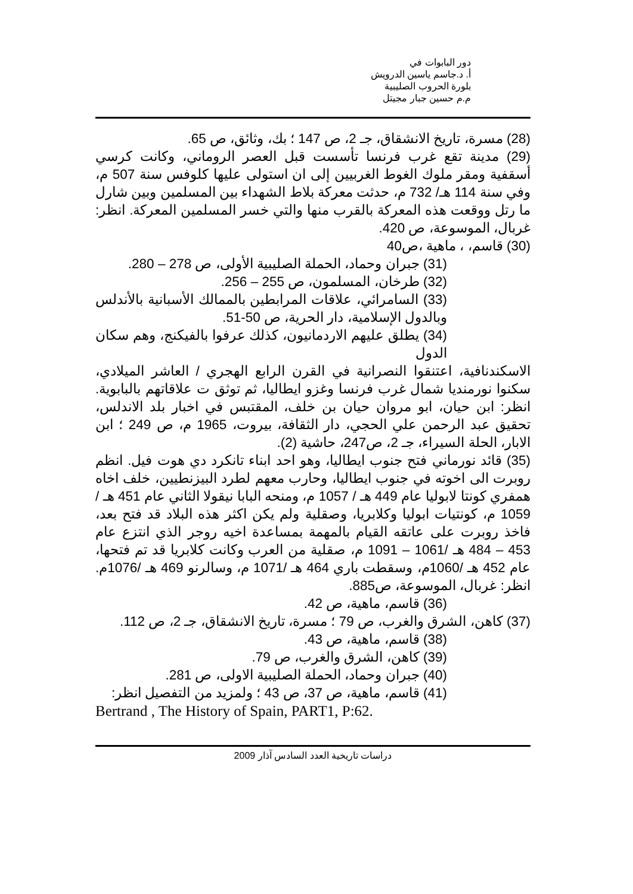دور البابوات في
أ. د.جاسم ياسين الدرويش
بلورة الحروب الصليبية
م.م حسين جبار مجيتل
(28) مسرة، تاريخ الانشقاق، جـ 2، ص 147 ؛ بك، وثائق، ص 65.
(29) مدينة تقع غرب فرنسا تأسست قبل العصر الروماني، وكانت كرسي أسقفية ومقر ملوك الغوط الغربيين إلى ان استولى عليها كلوفس سنة 507 م، وفي سنة 114 هـ/ 732 م، حدثت معركة بلاط الشهداء بين المسلمين وبين شارل ما رتل ووقعت هذه المعركة بالقرب منها والتي خسر المسلمين المعركة. انظر: غربال، الموسوعة، ص 420.
(30) قاسم، ، ماهية ،ص40
(31) جبران وحماد، الحملة الصليبية الأولى، ص 278 – 280.
(32) طرخان، المسلمون، ص 255 – 256.
(33) السامرائي، علاقات المرابطين بالممالك الأسبانية بالأندلس وبالدول الإسلامية، دار الحرية، ص 50-51.
(34) يطلق عليهم الاردمانيون، كذلك عرفوا بالفيكنج، وهم سكان الدول
الاسكندنافية، اعتنقوا النصرانية في القرن الرابع الهجري / العاشر الميلادي، سكنوا نورمنديا شمال غرب فرنسا وغزو ايطاليا، ثم توثق ت علاقاتهم بالبابوية. انظر: ابن حيان، ابو مروان حيان بن خلف، المقتبس في اخبار بلد الاندلس، تحقيق عبد الرحمن علي الحجي، دار الثقافة، بيروت، 1965 م، ص 249 ؛ ابن الابار، الحلة السيراء، جـ 2، ص247، حاشية (2).
(35) قائد نورماني فتح جنوب ايطاليا، وهو احد ابناء تانكرد دي هوت فيل. انظم روبرت الى اخوته في جنوب ايطاليا، وحارب معهم لطرد البيزنطيين، خلف اخاه همفري كونتا لابوليا عام 449 هـ / 1057 م، ومنحه البابا نيقولا الثاني عام 451 هـ / 1059 م، كونتيات ابوليا وكلابريا، وصقلية ولم يكن اكثر هذه البلاد قد فتح بعد، فاخذ روبرت على عاتقه القيام بالمهمة بمساعدة اخيه روجر الذي انتزع عام 453 – 484 هـ /1061 – 1091 م، صقلية من العرب وكانت كلابريا قد تم فتحها، عام 452 هـ /1060م، وسقطت باري 464 هـ /1071 م، وسالرنو 469 هـ /1076م. انظر: غربال، الموسوعة، ص885.
(36) قاسم، ماهية، ص 42.
(37) كاهن، الشرق والغرب، ص 79 ؛ مسرة، تاريخ الانشقاق، جـ 2، ص 112.
(38) قاسم، ماهية، ص 43.
(39) كاهن، الشرق والغرب، ص 79.
(40) جبران وحماد، الحملة الصليبية الاولى، ص 281.
(41) قاسم، ماهية، ص 37، ص 43 ؛ ولمزيد من التفصيل انظر:
Bertrand , The History of Spain, PART1, P:62.
دراسات تاريخية العدد السادس آذار 2009